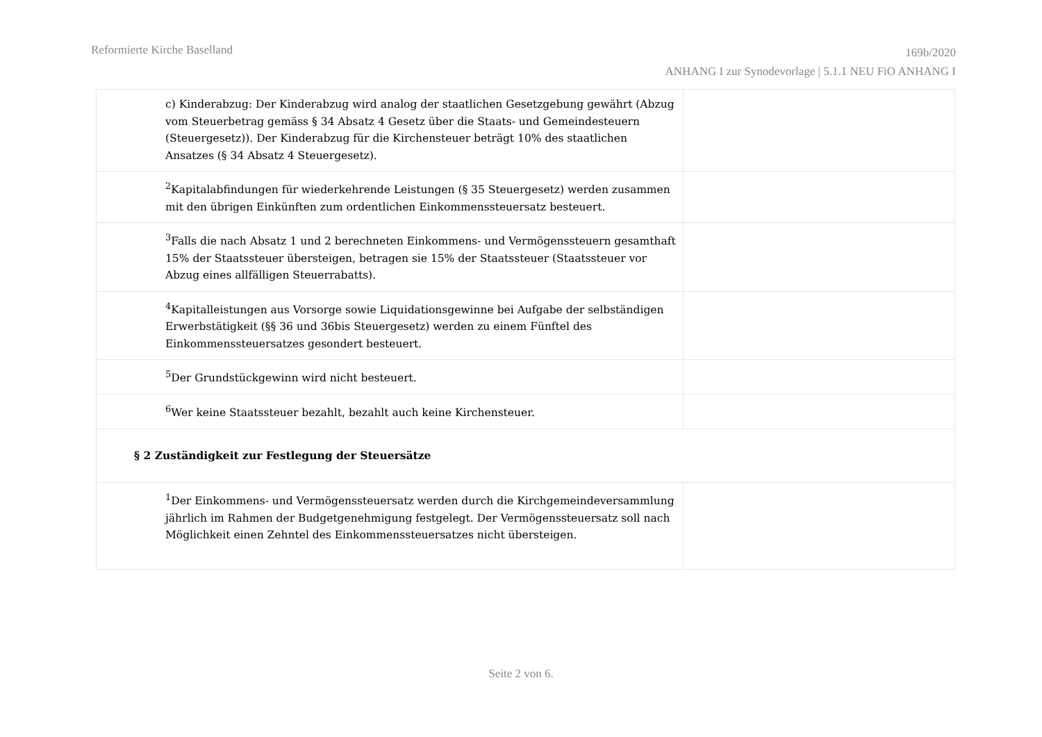Reformierte Kirche Baselland
169b/2020
ANHANG I zur Synodevorlage | 5.1.1 NEU FiO ANHANG I
| c) Kinderabzug: Der Kinderabzug wird analog der staatlichen Gesetzgebung gewährt (Abzug vom Steuerbetrag gemäss § 34 Absatz 4 Gesetz über die Staats- und Gemeindesteuern (Steuergesetz)). Der Kinderabzug für die Kirchensteuer beträgt 10% des staatlichen Ansatzes (§ 34 Absatz 4 Steuergesetz). | |
| <sup>2</sup> Kapitalabfindungen für wiederkehrende Leistungen (§ 35 Steuergesetz) werden zusammen mit den übrigen Einkünften zum ordentlichen Einkommenssteuersatz besteuert. | |
| <sup>3</sup> Falls die nach Absatz 1 und 2 berechneten Einkommens- und Vermögenssteuern gesamthaft 15% der Staatssteuer übersteigen, betragen sie 15% der Staatssteuer (Staatssteuer vor Abzug eines allfälligen Steuerrabatts). | |
| <sup>4</sup> Kapitalleistungen aus Vorsorge sowie Liquidationsgewinne bei Aufgabe der selbständigen Erwerbstätigkeit (§§ 36 und 36bis Steuergesetz) werden zu einem Fünftel des Einkommenssteuersatzes gesondert besteuert. | |
| <sup>5</sup> Der Grundstückgewinn wird nicht besteuert. | |
| <sup>6</sup> Wer keine Staatssteuer bezahlt, bezahlt auch keine Kirchensteuer. | |
| § 2 Zuständigkeit zur Festlegung der Steuersätze | |
| <sup>1</sup> Der Einkommens- und Vermögenssteuersatz werden durch die Kirchgemeindeversammlung jährlich im Rahmen der Budgetgenehmigung festgelegt. Der Vermögenssteuersatz soll nach Möglichkeit einen Zehntel des Einkommenssteuersatzes nicht übersteigen. | |
Seite 2 von 6.